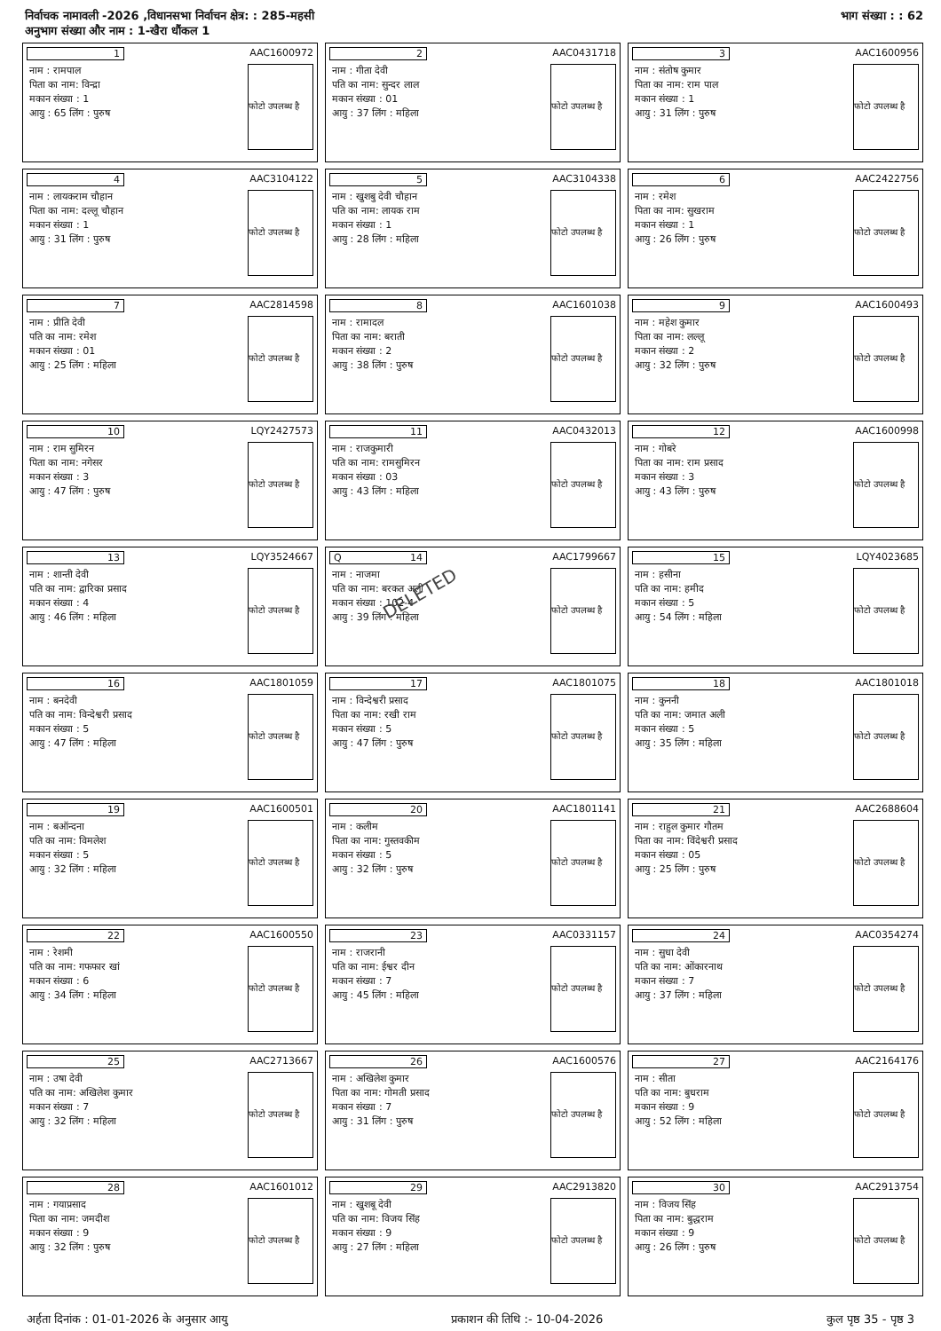निर्वाचक नामावली -2026 ,विधानसभा निर्वाचन क्षेत्र: : 285-महसी भाग संख्या : : 62
अनुभाग संख्या और नाम : 1-खैरा धौंकल 1
1 AAC1600972
नाम : रामपाल
पिता का नाम: विन्द्रा
मकान संख्या : 1
आयु : 65 लिंग : पुरुष
फोटो उपलब्ध है
2 AAC0431718
नाम : गीता देवी
पति का नाम: सुन्दर लाल
मकान संख्या : 01
आयु : 37 लिंग : महिला
फोटो उपलब्ध है
3 AAC1600956
नाम : संतोष कुमार
पिता का नाम: राम पाल
मकान संख्या : 1
आयु : 31 लिंग : पुरुष
फोटो उपलब्ध है
4 AAC3104122
नाम : लायकराम चौहान
पिता का नाम: दल्लू चौहान
मकान संख्या : 1
आयु : 31 लिंग : पुरुष
फोटो उपलब्ध है
5 AAC3104338
नाम : खुशबु देवी चौहान
पति का नाम: लायक राम
मकान संख्या : 1
आयु : 28 लिंग : महिला
फोटो उपलब्ध है
6 AAC2422756
नाम : रमेश
पिता का नाम: सुखराम
मकान संख्या : 1
आयु : 26 लिंग : पुरुष
फोटो उपलब्ध है
7 AAC2814598
नाम : प्रीति देवी
पति का नाम: रमेश
मकान संख्या : 01
आयु : 25 लिंग : महिला
फोटो उपलब्ध है
8 AAC1601038
नाम : रामादल
पिता का नाम: बराती
मकान संख्या : 2
आयु : 38 लिंग : पुरुष
फोटो उपलब्ध है
9 AAC1600493
नाम : महेश कुमार
पिता का नाम: लल्लू
मकान संख्या : 2
आयु : 32 लिंग : पुरुष
फोटो उपलब्ध है
10 LQY2427573
नाम : राम सुमिरन
पिता का नाम: नगेसर
मकान संख्या : 3
आयु : 47 लिंग : पुरुष
फोटो उपलब्ध है
11 AAC0432013
नाम : राजकुमारी
पति का नाम: रामसुमिरन
मकान संख्या : 03
आयु : 43 लिंग : महिला
फोटो उपलब्ध है
12 AAC1600998
नाम : गोबरे
पिता का नाम: राम प्रसाद
मकान संख्या : 3
आयु : 43 लिंग : पुरुष
फोटो उपलब्ध है
13 LQY3524667
नाम : शान्ती देवी
पति का नाम: द्वारिका प्रसाद
मकान संख्या : 4
आयु : 46 लिंग : महिला
फोटो उपलब्ध है
Q 14 AAC1799667
नाम : नाजमा
पति का नाम: बरकत अली
मकान संख्या : 102-4
आयु : 39 लिंग : महिला
फोटो उपलब्ध है
DELETED
15 LQY4023685
नाम : हसीना
पति का नाम: हमीद
मकान संख्या : 5
आयु : 54 लिंग : महिला
फोटो उपलब्ध है
16 AAC1801059
नाम : बनदेवी
पति का नाम: विन्देश्वरी प्रसाद
मकान संख्या : 5
आयु : 47 लिंग : महिला
फोटो उपलब्ध है
17 AAC1801075
नाम : विन्देश्वरी प्रसाद
पिता का नाम: रखी राम
मकान संख्या : 5
आयु : 47 लिंग : पुरुष
फोटो उपलब्ध है
18 AAC1801018
नाम : कुननी
पति का नाम: जमात अली
मकान संख्या : 5
आयु : 35 लिंग : महिला
फोटो उपलब्ध है
19 AAC1600501
नाम : बऑन्दना
पति का नाम: विमलेश
मकान संख्या : 5
आयु : 32 लिंग : महिला
फोटो उपलब्ध है
20 AAC1801141
नाम : कलीम
पिता का नाम: गुस्तवकीम
मकान संख्या : 5
आयु : 32 लिंग : पुरुष
फोटो उपलब्ध है
21 AAC2688604
नाम : राहुल कुमार गौतम
पिता का नाम: विंदेश्वरी प्रसाद
मकान संख्या : 05
आयु : 25 लिंग : पुरुष
फोटो उपलब्ध है
22 AAC1600550
नाम : रेशमी
पति का नाम: गफफार खां
मकान संख्या : 6
आयु : 34 लिंग : महिला
फोटो उपलब्ध है
23 AAC0331157
नाम : राजरानी
पति का नाम: ईश्वर दीन
मकान संख्या : 7
आयु : 45 लिंग : महिला
फोटो उपलब्ध है
24 AAC0354274
नाम : सुधा देवी
पति का नाम: ओंकारनाथ
मकान संख्या : 7
आयु : 37 लिंग : महिला
फोटो उपलब्ध है
25 AAC2713667
नाम : उषा देवी
पति का नाम: अखिलेश कुमार
मकान संख्या : 7
आयु : 32 लिंग : महिला
फोटो उपलब्ध है
26 AAC1600576
नाम : अखिलेश कुमार
पिता का नाम: गोमती प्रसाद
मकान संख्या : 7
आयु : 31 लिंग : पुरुष
फोटो उपलब्ध है
27 AAC2164176
नाम : सीता
पति का नाम: बुधराम
मकान संख्या : 9
आयु : 52 लिंग : महिला
फोटो उपलब्ध है
28 AAC1601012
नाम : गयाप्रसाद
पिता का नाम: जमदीश
मकान संख्या : 9
आयु : 32 लिंग : पुरुष
फोटो उपलब्ध है
29 AAC2913820
नाम : खुशबू देवी
पति का नाम: विजय सिंह
मकान संख्या : 9
आयु : 27 लिंग : महिला
फोटो उपलब्ध है
30 AAC2913754
नाम : विजय सिंह
पिता का नाम: बुद्धराम
मकान संख्या : 9
आयु : 26 लिंग : पुरुष
फोटो उपलब्ध है
अर्हता दिनांक : 01-01-2026 के अनुसार आयु प्रकाशन की तिथि :- 10-04-2026 कुल पृष्ठ 35 - पृष्ठ 3